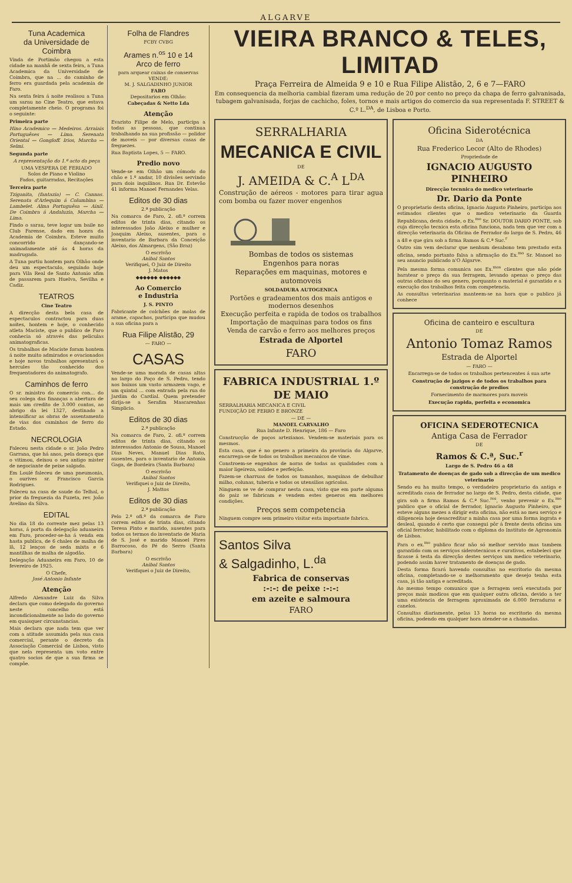ALGARVE
Tuna Academica
da Universidade de Coimbra
Vinda de Portimão chegou a esta cidade na manhã de sexta feira, a Tuna Academica da Universidade de Coimbra, que na ... do caminho de ferro era guardada pela academia de Faro.
Na sexta feira á noite realisou a Tuna um sarau no Cine Teatro, que estava completamente cheio. O programa foi o seguinte:
Primeira parte
Hino Academico — Medeiros. Arraiais Portuguêses — Lima. Serenata Oriental — Gongloff. Irios, Marcha — Selmi.
Segunda parte
A representação do 1.º acto da peça
UMA VESPERA DE FERIADO
Solos de Piano e Violino
Fados, guitarradas, Recitações
Terceira parte
Tziganita, (fantazia) — C. Cannas. Serenata d'Arlequim á Columbina — Lambelet. Alma Portuguêsa — Ainil. De Coimbra á Andaluzia, Marcha — Lima.
Findo o sarau, teve logar um baile no Club Farense, dado em honra da Academia de Coimbra. Esteve muito concorrido dançando-se animadamente até ás 4 horas da madrugada.
A Tuna partiu hontem para Olhão onde deu um espectaculo, seguindo hoje para Vila Real de Santo Antonio afim de passarem para Huelva, Sevilha e Cadiz.
TEATROS
Cine Teatro
A direcção desta bela casa de espectaculos contractou para duas noites, hontem e hoje, o conhecido atleta Maciste, que o publico de Faro conhecia só através das peliculas animatograficas.
Os trabalhos de Maciste foram hontem á noite muito admirados e ovacionados e hoje novos trabalhos apresentará o hercules tão conhecido dos frequentadores do animatografo.
Caminhos de ferro
O sr. ministro do comercio con... do seu colega das finanças a abertura de mais um credito de 3.000 contos, ao abrigo da lei 1327, destinado a intensificar as obras de assentamento de vias dos caminhos de ferro do Estado.
NECROLOGIA
Faleceu nesta cidade o sr. João Pedro Garrana, que há anos, pela doença que o vitimou, deixou o seu antigo mister de negociante de peixe salgado.
Em Loulé faleceu de uma pneumonia, o ourives sr. Francisco Garcia Rodrigues.
Faleceu na casa de saude do Telhal, o prior da freguezia da Fuzeta, rev. João Avelino da Silva.
EDITAL
No dia 18 do corrente mez pelas 13 horas, á porta da delegação aduaneira em Faro, proceder-se-ha á venda em hasta publica, de 6 chales de malha de lã, 12 lenços de seda mixta e 6 mantilhas de malha de algodão.
Delegação Aduaneira em Faro, 10 de fevereiro de 1925.
O Chefe,
José Antonio Infante
Atenção
Alfredo Alexandre Luiz da Silva declara que como delegado do governo neste concelho está incondicionalmente ao lado do governo em quaisquer circunstancias.
Mais declara que nada tem que ver com a atitude assumida pela sua casa comercial, perante o decreto da Associação Comercial de Lisboa, visto que nela representa um voto entre quatro socios de que a sua firma se compõe.
Folha de Flandres
FCBY CVBG
Arames n.<sup>os</sup> 10 e 14
Arco de ferro
para arquear caixas de conservas
VENDE:
M. J. SALGADINHO JUNIOR
FARO
Depositarios em Olhão:
Cabeçadas & Netto Lda
Atenção
Evaristo Filipe de Melo, participa a todas as pessoas, que continua trabalhando na sua profissão — polidor de moveis — por diversas casas de freguezes.
Rua Baptista Lopes, 5 — FARO.
Predio novo
Vende-se em Olhão um cómodo do chão e 1.º andar, 10 divisões servindo para dois inquilinos. Rua Dr. Estevão 41 informa Manoel Fernandes Velas.
Editos de 30 dias
2.ª publicação
Na comarca de Faro, 2. ofi.º correm editos de trinta dias, citando os interessados João Aleixo e mulher e Joaquim Aleixo, ausentes, para o inventario de Barbara da Conceição Aleixo, dos Almargens, (São Braz)
O escrivão
Anibal Santos
Verifiquei, O Juiz de Direito
J. Matos
◆◆◆◆◆◆ ◆◆◆◆◆◆
Ao Comercio
e Industria
J. S. PINTO
Fabricante de colchões de molas de arame, capachos, participa que mudou a sua oficina para a
Rua Filipe Alistão, 29
— FARO —
CASAS
Vende-se uma morada de casas altas no largo do Poço de S. Pedro, tendo nos baixos um vasto armazem vago, e um quintal ... com entrada pela rua do Jardim do Cardial. Quem pretender dirija-se a Serafim Mascarenhas Simplicio.
Editos de 30 dias
2.ª publicação
Na comarca de Faro, 2. ofi.º correm editos de trinta dias, citando os interessados Antonio de Sousa, Manoel Dias Neves, Manuel Dias Rato, ausentes, para o inventario de Antonia Gaga, de Bordeira (Santa Barbara)
O escrivão
Anibal Santos
Verifiquei o Juiz de Direito,
J. Mattos
Editos de 30 dias
2.ª publicação
Pelo 2.º ofi.º da comarca de Faro correm editos de trinta dias, citando Teresa Pinto e marido, ausentes para todos os termos do inventario de Maria de S. José e marido Manoel Pires Barrocoso, do Pé do Serro (Santa Barbara)
O escrivão
Anibal Santos
Verifiquei o Juiz de Direito,
VIEIRA BRANCO & TELES, LIMITAD
Praça Ferreira de Almeida 9 e 10 e Rua Filipe Alistão, 2, 6 e 7—FARO
Em consequencia da melhoria cambial fizeram uma redução de 20 por cento no preço da chapa de ferro galvanisada, tubagem galvanisada, forjas de cachicho, foles, tornos e mais artigos do comercio da sua representada F. STREET & C.º L.<sup>DA</sup>, de Lisboa e Porto.
SERRALHARIA
MECANICA E CIVIL
DE
J. AMEIDA & C.<sup>A</sup> L<sup>DA</sup>
Construção de aéreos - motores para tirar agua com bomba ou fazer mover engenhos
Bombas de todos os sistemas
Engenhos para noras
Reparações em maquinas, motores e automoveis
SOLDADURA AUTOGENICA
Portões e gradeamentos dos mais antigos e modernos desenhos
Execução perfeita e rapida de todos os trabalhos
Importação de maquinas para todos os fins
Venda de carvão e ferro aos melhores preços
Estrada de Alportel
FARO
FABRICA INDUSTRIAL 1.º DE MAIO
SERRALHARIA MECANICA E CIVIL
FUNDIÇÃO DE FERRO E BRONZE
— DE —
MANOEL CARVALHO
Rua Infante D. Henrique, 186 — Faro
Construcção de poços artezianos. Vendem-se materiais para os mesmos.
Esta casa, que é no genero a primeira da provincia do Algarve, encarrega-se de todos os trabalhos mecanicos de vime.
Constroem-se engenhos de noras de todas as qualidades com a maior ligeireza, solidez e perfeição.
Fazem-se charruas de todos os tamanhos, maquinas de debulhar milho, colunas, tuberia e todos os utensilios agricolas.
Ninguem se ve de comprar nesta casa, visto que em parte alguma do paiz se fabricam e vendem estes generos em melhores condições.
Preços sem competencia
Ninguem compre sem primeiro visitar esta importante fabrica.
Santos Silva
& Salgadinho, L.<sup>da</sup>
Fabrica de conservas
:-:-: de peixe :-:-:
em azeite e salmoura
FARO
Oficina Siderotécnica
DA
Rua Frederico Lecor (Alto de Rhodes)
Propriedade de
IGNACIO AUGUSTO PINHEIRO
Direcção tecnnica do medico veterinario
Dr. Dario da Ponte
O proprietario desta oficina, Ignacio Augusto Pinheiro, participa aos estimados clientes que o medico veterinario da Guarda Republicana, desta cidade, o Ex.<sup>mo</sup> Sr. DOUTOR DARIO PONTE, sob cuja direcção tecnica esta oficina funciona, nada tem que ver com a direcção veterinaria da Oficina de Ferrador do largo de S. Pedro, 46 a 48 e que gira sob a firma Ramos & C.ª Suc.<sup>r</sup>
Outro sim vem declarar que nenhum desabono tem prestado esta oficina, sendo portanto falsa a afirmação do Ex.<sup>mo</sup> Sr. Manoel no seu anuncio publicado n'O Algarve.
Pela mesma forma comunica aos Ex.<sup>mos</sup> clientes que não póde baratear o preço da sua ferragem, levando apenas o preço das outras oficinas do seu genero, porquanto o material é garantido e a execução dos trabalhos feita com competencia.
As consultas veterinarias manteem-se na hora que o publico já conhece
Oficina de canteiro e escultura
DE
Antonio Tomaz Ramos
Estrada de Alportel
— FARO —
Encarrega-se de todos os trabalhos pertencentes á sua arte
Construção de jazigos e de todos os trabalhos para construção de predios
Fornecimento de marmores para moveis
Execução rapida, perfeita e economica
OFICINA SEDEROTECNICA
Antiga Casa de Ferrador
DE
Ramos & C.ª, Suc.<sup>r</sup>
Largo de S. Pedro 46 a 48
Tratamento de doenças de gado sob a direcção de um medico veterinario
Sendo eu ha muito tempo, o verdadeiro proprietario da antiga e acreditada casa de ferrador no largo de S. Pedro, desta cidade, que gira sob a firma Ramos & C.ª Suc.<sup>res</sup>, venho prevenir o Ex.<sup>mo</sup> publico que o oficial de ferrador, Ignacio Augusto Pinheiro, que esteve alguns mezes a dirigir esta oficina, não está ao meu serviço e diligenceia hoje desacreditar a minha casa por uma forma ingrata e desleal, quando é certo que consegui pôr á frente desta oficina um oficial ferrador, habilitado com o diploma do Instituto de Agronomia de Lisboa.
Para o ex.<sup>mo</sup> publico ficar não só melhor servido mas tambem garantido com os serviços siderotecnicos e curativos, estabeleci que ficasse á testa da direcção destes serviços um medico veterinario, podendo assim haver tratamento de doenças de gado.
Desta forma ficará havendo consultas no escritorio da mesma oficina, completando-se o melhoramento que desejo tenha esta casa, já tão antiga e acreditada.
Ao mesmo tempo comunico que a ferragem será executada por preços mais modicos que em qualquer outra oficina, devido a ter uma existencia de ferragem aproximada de 6.000 ferraduras e canelos.
Consultas diariamente, pelas 13 horas no escritorio da mesma oficina, podendo em qualquer hora atender-se a chamadas.